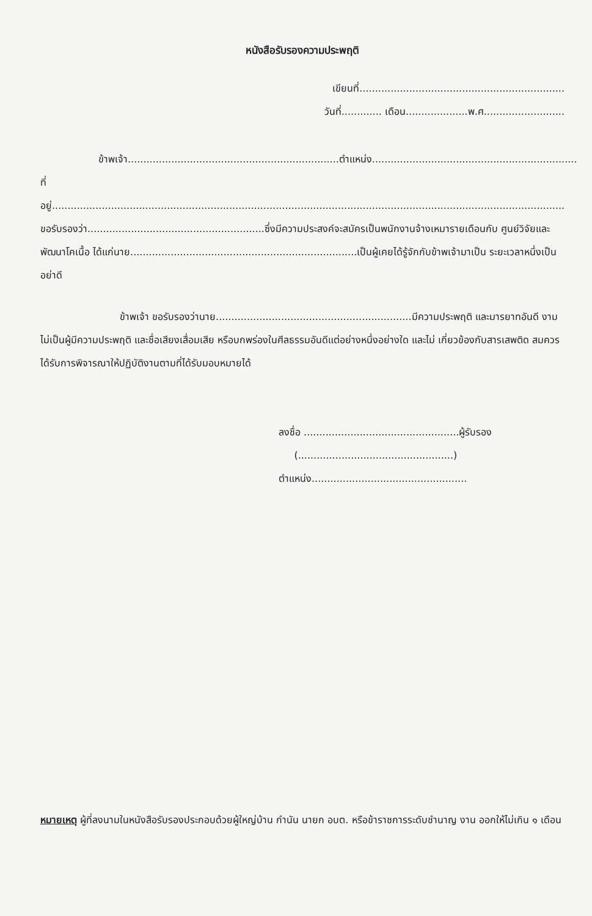หนังสือรับรองความประพฤติ
เขียนที่..................................................................
วันที่............. เดือน....................พ.ศ..........................
ข้าพเจ้า....................................................................ตำแหน่ง..................................................................
ที่อยู่.....................................................................................................................................................................
ขอรับรองว่า.........................................................ซึ่งมีความประสงค์จะสมัครเป็นพนักงานจ้างเหมารายเดือนกับ ศูนย์วิจัยและพัฒนาโคเนื้อ ได้แก่นาย.........................................................................เป็นผู้เคยได้รู้จักกับข้าพเจ้ามาเป็น ระยะเวลาหนึ่งเป็นอย่าดี
ข้าพเจ้า ขอรับรองว่านาย...............................................................มีความประพฤติ และมารยาทอันดี งาม ไม่เป็นผู้มีความประพฤติ และชื่อเสียงเสื่อมเสีย หรือบกพร่องในศีลธรรมอันดีแต่อย่างหนึ่งอย่างใด และไม่ เกี่ยวข้องกับสารเสพติด สมควรได้รับการพิจารณาให้ปฏิบัติงานตามที่ได้รับมอบหมายได้
ลงชื่อ ..................................................ผู้รับรอง
(..................................................)
ตำแหน่ง..................................................
หมายเหตุ ผู้ที่ลงนามในหนังสือรับรองประกอบด้วยผู้ใหญ่บ้าน กำนัน นายก อบต. หรือข้าราชการระดับชำนาญ งาน ออกให้ไม่เกิน ๑ เดือน